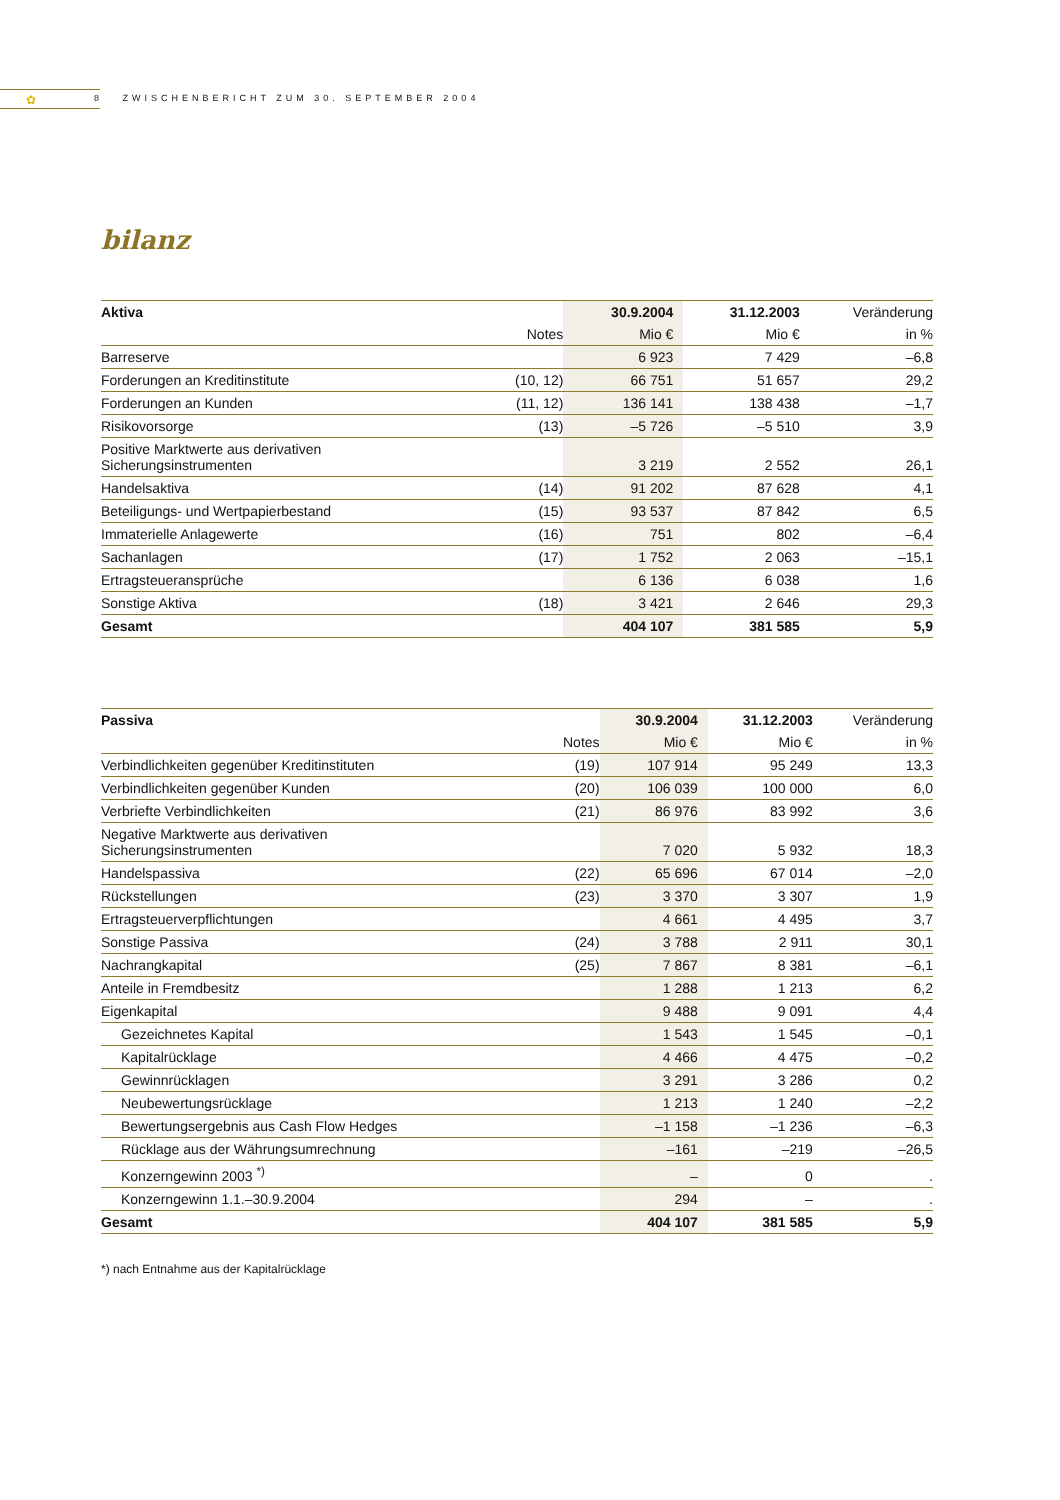✿
8 ZWISCHENBERICHT ZUM 30. SEPTEMBER 2004
bilanz
| Aktiva | | 30.9.2004 | 31.12.2003 | Veränderung |
| --- | --- | --- | --- | --- |
| | Notes | Mio € | Mio € | in % |
| Barreserve | | 6 923 | 7 429 | –6,8 |
| Forderungen an Kreditinstitute | (10, 12) | 66 751 | 51 657 | 29,2 |
| Forderungen an Kunden | (11, 12) | 136 141 | 138 438 | –1,7 |
| Risikovorsorge | (13) | –5 726 | –5 510 | 3,9 |
| Positive Marktwerte aus derivativen Sicherungsinstrumenten | | 3 219 | 2 552 | 26,1 |
| Handelsaktiva | (14) | 91 202 | 87 628 | 4,1 |
| Beteiligungs- und Wertpapierbestand | (15) | 93 537 | 87 842 | 6,5 |
| Immaterielle Anlagewerte | (16) | 751 | 802 | –6,4 |
| Sachanlagen | (17) | 1 752 | 2 063 | –15,1 |
| Ertragsteueransprüche | | 6 136 | 6 038 | 1,6 |
| Sonstige Aktiva | (18) | 3 421 | 2 646 | 29,3 |
| Gesamt | | 404 107 | 381 585 | 5,9 |
| Passiva | | 30.9.2004 | 31.12.2003 | Veränderung |
| --- | --- | --- | --- | --- |
| | Notes | Mio € | Mio € | in % |
| Verbindlichkeiten gegenüber Kreditinstituten | (19) | 107 914 | 95 249 | 13,3 |
| Verbindlichkeiten gegenüber Kunden | (20) | 106 039 | 100 000 | 6,0 |
| Verbriefte Verbindlichkeiten | (21) | 86 976 | 83 992 | 3,6 |
| Negative Marktwerte aus derivativen Sicherungsinstrumenten | | 7 020 | 5 932 | 18,3 |
| Handelspassiva | (22) | 65 696 | 67 014 | –2,0 |
| Rückstellungen | (23) | 3 370 | 3 307 | 1,9 |
| Ertragsteuerverpflichtungen | | 4 661 | 4 495 | 3,7 |
| Sonstige Passiva | (24) | 3 788 | 2 911 | 30,1 |
| Nachrangkapital | (25) | 7 867 | 8 381 | –6,1 |
| Anteile in Fremdbesitz | | 1 288 | 1 213 | 6,2 |
| Eigenkapital | | 9 488 | 9 091 | 4,4 |
| Gezeichnetes Kapital | | 1 543 | 1 545 | –0,1 |
| Kapitalrücklage | | 4 466 | 4 475 | –0,2 |
| Gewinnrücklagen | | 3 291 | 3 286 | 0,2 |
| Neubewertungsrücklage | | 1 213 | 1 240 | –2,2 |
| Bewertungsergebnis aus Cash Flow Hedges | | –1 158 | –1 236 | –6,3 |
| Rücklage aus der Währungsumrechnung | | –161 | –219 | –26,5 |
| Konzerngewinn 2003 <sup>*)</sup> | | – | 0 | . |
| Konzerngewinn 1.1.–30.9.2004 | | 294 | – | . |
| Gesamt | | 404 107 | 381 585 | 5,9 |
*) nach Entnahme aus der Kapitalrücklage